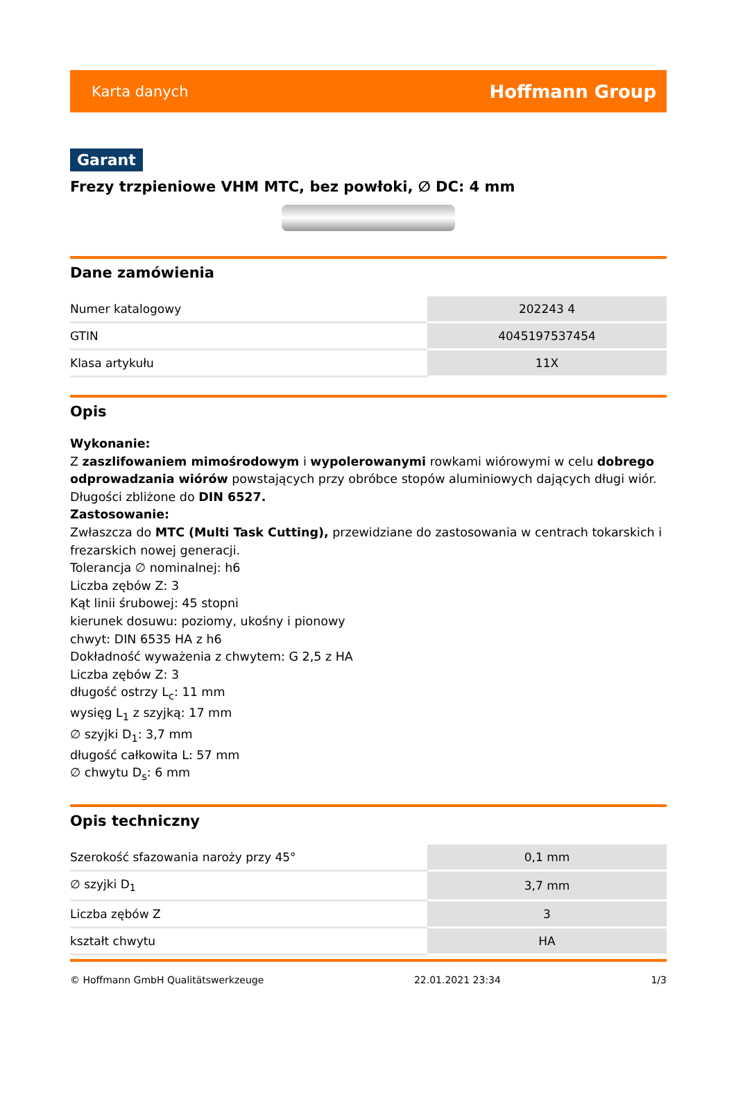Karta danych Hoffmann Group
Garant
Frezy trzpieniowe VHM MTC, bez powłoki, ∅ DC: 4 mm
Dane zamówienia
| Numer katalogowy | 202243 4 |
| GTIN | 4045197537454 |
| Klasa artykułu | 11X |
Opis
Wykonanie:
Z zaszlifowaniem mimośrodowym i wypolerowanymi rowkami wiórowymi w celu dobrego odprowadzania wiórów powstających przy obróbce stopów aluminiowych dających długi wiór. Długości zbliżone do DIN 6527.
Zastosowanie:
Zwłaszcza do MTC (Multi Task Cutting), przewidziane do zastosowania w centrach tokarskich i frezarskich nowej generacji.
Tolerancja ∅ nominalnej: h6
Liczba zębów Z: 3
Kąt linii śrubowej: 45 stopni
kierunek dosuwu: poziomy, ukośny i pionowy
chwyt: DIN 6535 HA z h6
Dokładność wyważenia z chwytem: G 2,5 z HA
Liczba zębów Z: 3
długość ostrzy L<sub>c</sub>: 11 mm
wysięg L<sub>1</sub> z szyjką: 17 mm
∅ szyjki D<sub>1</sub>: 3,7 mm
długość całkowita L: 57 mm
∅ chwytu D<sub>s</sub>: 6 mm
Opis techniczny
| Szerokość sfazowania naroży przy 45° | 0,1 mm |
| ∅ szyjki D<sub>1</sub> | 3,7 mm |
| Liczba zębów Z | 3 |
| kształt chwytu | HA |
© Hoffmann GmbH Qualitätswerkzeuge 22.01.2021 23:34 1/3